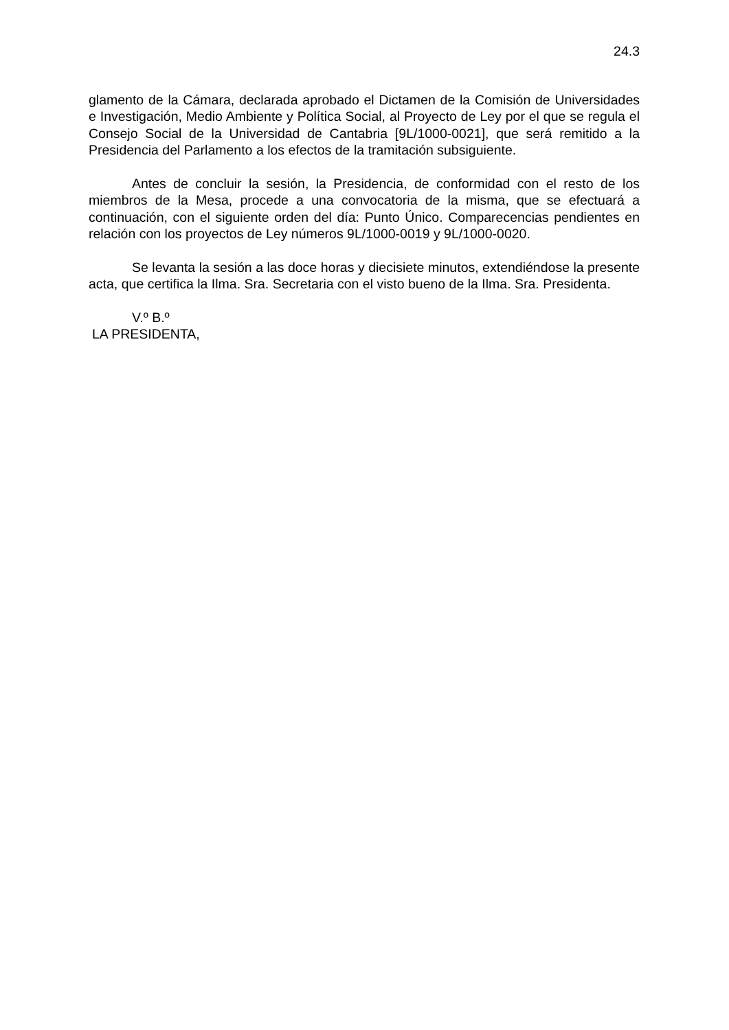24.3
glamento de la Cámara, declarada aprobado el Dictamen de la Comisión de Universidades e Investigación, Medio Ambiente y Política Social, al Proyecto de Ley por el que se regula el Consejo Social de la Universidad de Cantabria [9L/1000-0021], que será remitido a la Presidencia del Parlamento a los efectos de la tramitación subsiguiente.
Antes de concluir la sesión, la Presidencia, de conformidad con el resto de los miembros de la Mesa, procede a una convocatoria de la misma, que se efectuará a continuación, con el siguiente orden del día: Punto Único. Comparecencias pendientes en relación con los proyectos de Ley números 9L/1000-0019 y 9L/1000-0020.
Se levanta la sesión a las doce horas y diecisiete minutos, extendiéndose la presente acta, que certifica la Ilma. Sra. Secretaria con el visto bueno de la Ilma. Sra. Presidenta.
V.º B.º
LA PRESIDENTA,